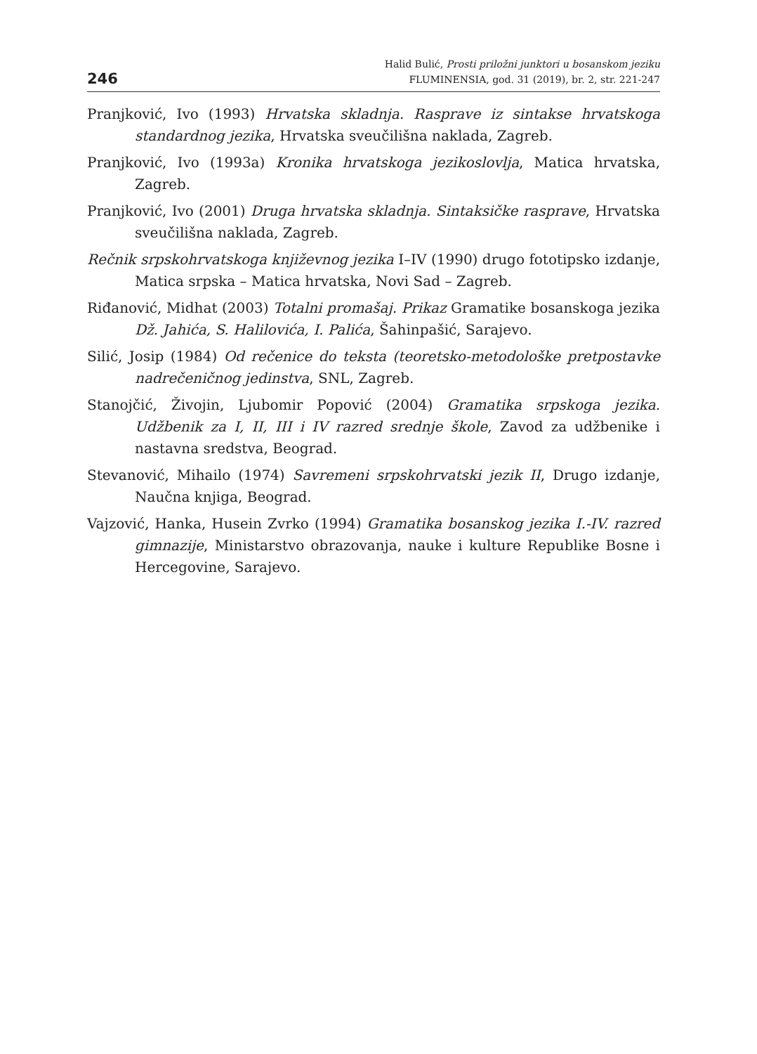246
Halid Bulić, Prosti priložni junktori u bosanskom jeziku
FLUMINENSIA, god. 31 (2019), br. 2, str. 221-247
Pranjković, Ivo (1993) Hrvatska skladnja. Rasprave iz sintakse hrvatskoga standardnog jezika, Hrvatska sveučilišna naklada, Zagreb.
Pranjković, Ivo (1993a) Kronika hrvatskoga jezikoslovlja, Matica hrvatska, Zagreb.
Pranjković, Ivo (2001) Druga hrvatska skladnja. Sintaksičke rasprave, Hrvatska sveučilišna naklada, Zagreb.
Rečnik srpskohrvatskoga književnog jezika I–IV (1990) drugo fototipsko izdanje, Matica srpska – Matica hrvatska, Novi Sad – Zagreb.
Riđanović, Midhat (2003) Totalni promašaj. Prikaz Gramatike bosanskoga jezika Dž. Jahića, S. Halilovića, I. Palića, Šahinpašić, Sarajevo.
Silić, Josip (1984) Od rečenice do teksta (teoretsko-metodološke pretpostavke nadrečeničnog jedinstva, SNL, Zagreb.
Stanojčić, Živojin, Ljubomir Popović (2004) Gramatika srpskoga jezika. Udžbenik za I, II, III i IV razred srednje škole, Zavod za udžbenike i nastavna sredstva, Beograd.
Stevanović, Mihailo (1974) Savremeni srpskohrvatski jezik II, Drugo izdanje, Naučna knjiga, Beograd.
Vajzović, Hanka, Husein Zvrko (1994) Gramatika bosanskog jezika I.-IV. razred gimnazije, Ministarstvo obrazovanja, nauke i kulture Republike Bosne i Hercegovine, Sarajevo.